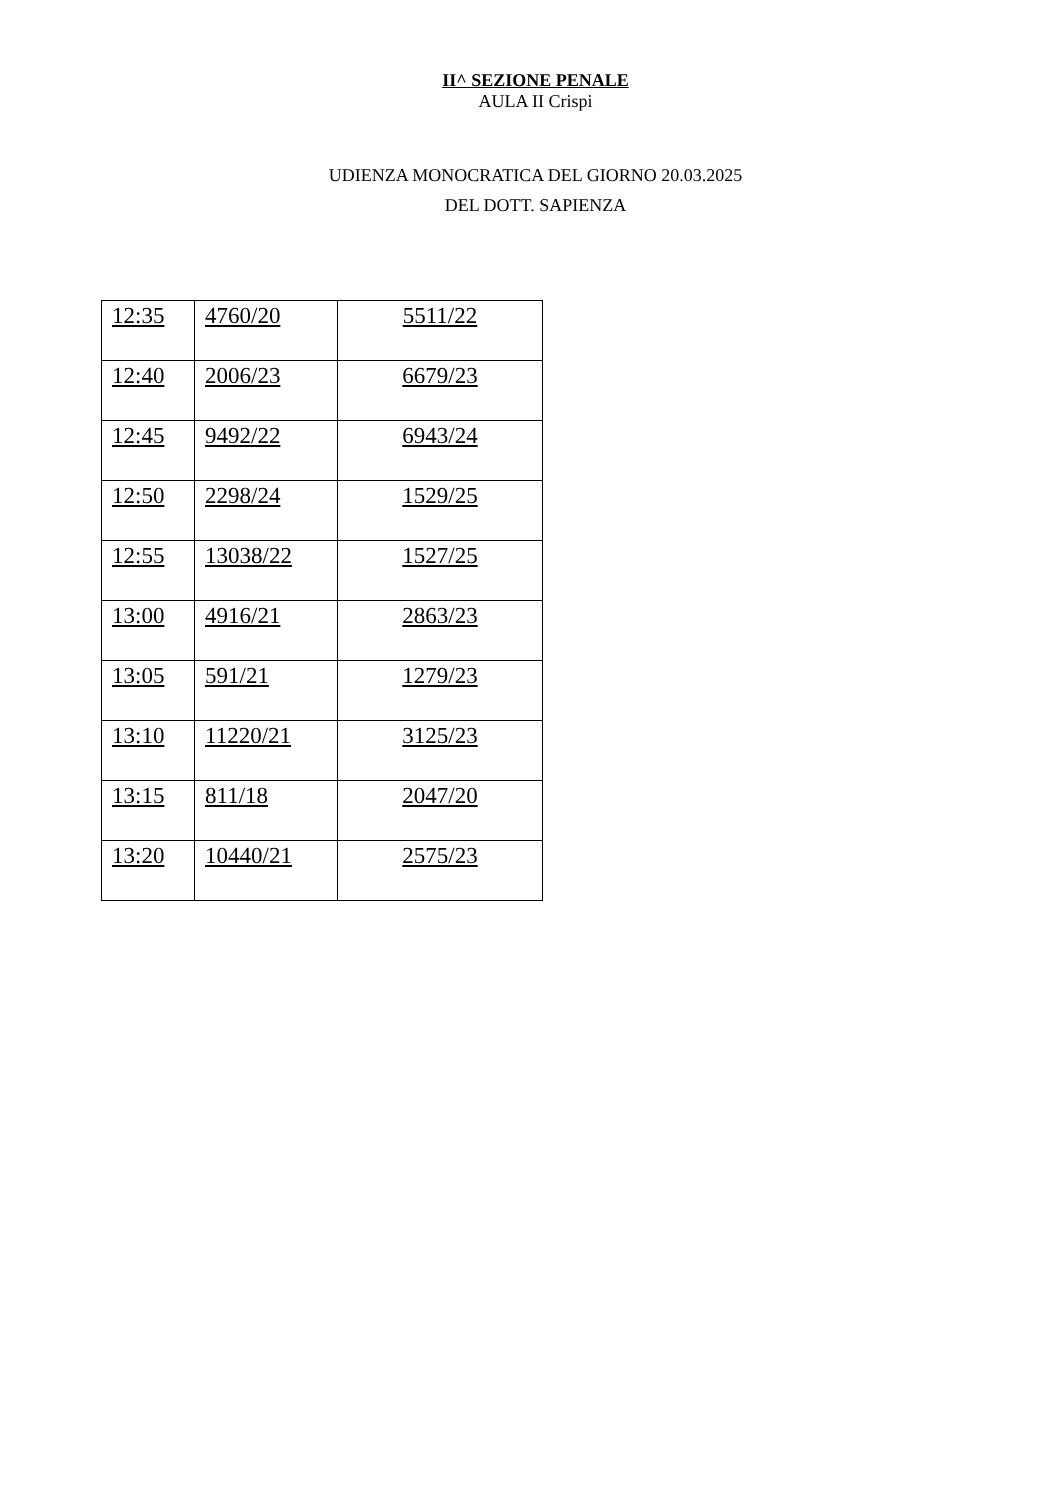II^ SEZIONE PENALE
AULA II Crispi
UDIENZA MONOCRATICA DEL GIORNO 20.03.2025
DEL DOTT. SAPIENZA
| 12:35 | 4760/20 | 5511/22 |
| 12:40 | 2006/23 | 6679/23 |
| 12:45 | 9492/22 | 6943/24 |
| 12:50 | 2298/24 | 1529/25 |
| 12:55 | 13038/22 | 1527/25 |
| 13:00 | 4916/21 | 2863/23 |
| 13:05 | 591/21 | 1279/23 |
| 13:10 | 11220/21 | 3125/23 |
| 13:15 | 811/18 | 2047/20 |
| 13:20 | 10440/21 | 2575/23 |